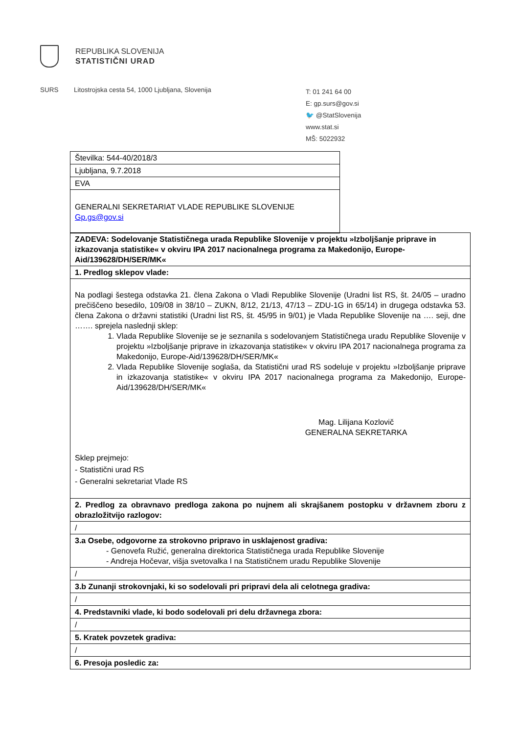REPUBLIKA SLOVENIJA
STATISTIČNI URAD
SURS Litostrojska cesta 54, 1000 Ljubljana, Slovenija
T: 01 241 64 00
E: gp.surs@gov.si
🐦 @StatSlovenija
www.stat.si
MŠ: 5022932
| Številka: 544-40/2018/3 |
| Ljubljana, 9.7.2018 |
| EVA |
| GENERALNI SEKRETARIAT VLADE REPUBLIKE SLOVENIJE Gp.gs@gov.si |
| ZADEVA: Sodelovanje Statističnega urada Republike Slovenije v projektu »Izboljšanje priprave in izkazovanja statistike« v okviru IPA 2017 nacionalnega programa za Makedonijo, Europe-Aid/139628/DH/SER/MK« |
| 1. Predlog sklepov vlade: |
| Na podlagi šestega odstavka 21. člena Zakona o Vladi Republike Slovenije (Uradni list RS, št. 24/05 – uradno prečiščeno besedilo, 109/08 in 38/10 – ZUKN, 8/12, 21/13, 47/13 – ZDU-1G in 65/14) in drugega odstavka 53. člena Zakona o državni statistiki (Uradni list RS, št. 45/95 in 9/01) je Vlada Republike Slovenije na …. seji, dne ……. sprejela naslednji sklep: 1. Vlada Republike Slovenije se je seznanila s sodelovanjem Statističnega uradu Republike Slovenije v projektu »Izboljšanje priprave in izkazovanja statistike« v okviru IPA 2017 nacionalnega programa za Makedonijo, Europe-Aid/139628/DH/SER/MK« 2. Vlada Republike Slovenije soglaša, da Statistični urad RS sodeluje v projektu »Izboljšanje priprave in izkazovanja statistike« v okviru IPA 2017 nacionalnega programa za Makedonijo, Europe-Aid/139628/DH/SER/MK« Mag. Lilijana Kozlovič GENERALNA SEKRETARKA Sklep prejmejo: - Statistični urad RS - Generalni sekretariat Vlade RS |
| 2. Predlog za obravnavo predloga zakona po nujnem ali skrajšanem postopku v državnem zboru z obrazložitvijo razlogov: |
| / |
| 3.a Osebe, odgovorne za strokovno pripravo in usklajenost gradiva: - Genovefa Ružić, generalna direktorica Statističnega urada Republike Slovenije - Andreja Hočevar, višja svetovalka I na Statističnem uradu Republike Slovenije |
| / |
| 3.b Zunanji strokovnjaki, ki so sodelovali pri pripravi dela ali celotnega gradiva: |
| / |
| 4. Predstavniki vlade, ki bodo sodelovali pri delu državnega zbora: |
| / |
| 5. Kratek povzetek gradiva: |
| / |
| 6. Presoja posledic za: |